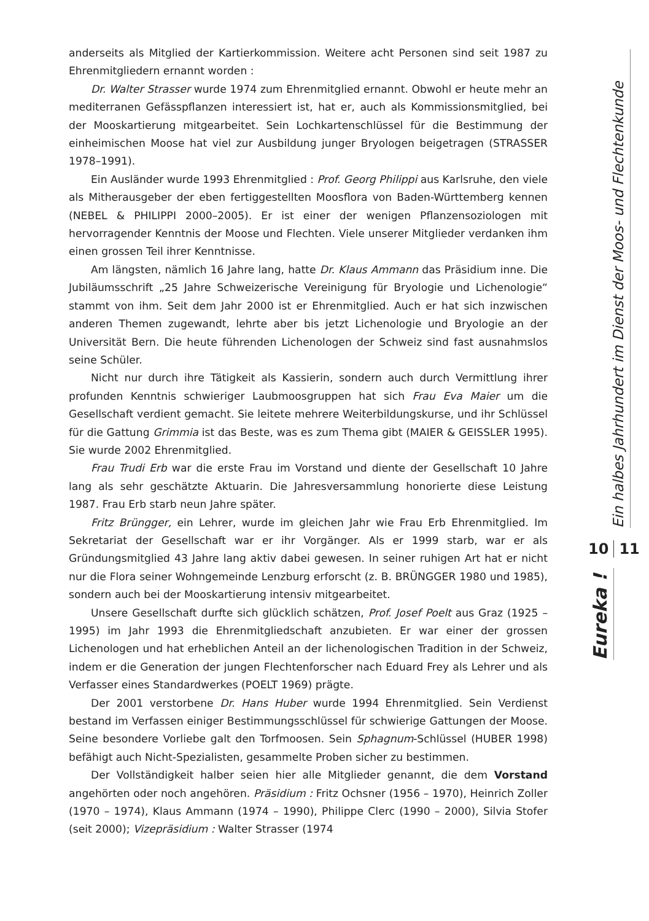anderseits als Mitglied der Kartierkommission. Weitere acht Personen sind seit 1987 zu Ehrenmitgliedern ernannt worden :
Dr. Walter Strasser wurde 1974 zum Ehrenmitglied ernannt. Obwohl er heute mehr an mediterranen Gefässpflanzen interessiert ist, hat er, auch als Kommissionsmitglied, bei der Mooskartierung mitgearbeitet. Sein Lochkarten­schlüssel für die Bestimmung der einheimischen Moose hat viel zur Ausbildung junger Bryologen beigetragen (STRASSER 1978–1991).
Ein Ausländer wurde 1993 Ehrenmitglied : Prof. Georg Philippi aus Karlsru­he, den viele als Mitherausgeber der eben fertiggestellten Moosflora von Baden-Württemberg kennen (NEBEL & PHILIPPI 2000–2005). Er ist einer der wenigen Pflanzensoziologen mit hervorragender Kenntnis der Moose und Flechten. Vie­le unserer Mitglieder verdanken ihm einen grossen Teil ihrer Kenntnisse.
Am längsten, nämlich 16 Jahre lang, hatte Dr. Klaus Ammann das Präsidi­um inne. Die Jubiläumsschrift „25 Jahre Schweizerische Vereinigung für Bryo­logie und Lichenologie“ stammt von ihm. Seit dem Jahr 2000 ist er Ehrenmit­glied. Auch er hat sich inzwischen anderen Themen zugewandt, lehrte aber bis jetzt Lichenologie und Bryologie an der Universität Bern. Die heute führenden Lichenologen der Schweiz sind fast ausnahmslos seine Schüler.
Nicht nur durch ihre Tätigkeit als Kassierin, sondern auch durch Vermitt­lung ihrer profunden Kenntnis schwieriger Laubmoosgruppen hat sich Frau Eva Maier um die Gesellschaft verdient gemacht. Sie leitete mehrere Weiterbil­dungskurse, und ihr Schlüssel für die Gattung Grimmia ist das Beste, was es zum Thema gibt (MAIER & GEISSLER 1995). Sie wurde 2002 Ehrenmitglied.
Frau Trudi Erb war die erste Frau im Vorstand und diente der Gesellschaft 10 Jahre lang als sehr geschätzte Aktuarin. Die Jahresversammlung honorierte diese Leistung 1987. Frau Erb starb neun Jahre später.
Fritz Brüngger, ein Lehrer, wurde im gleichen Jahr wie Frau Erb Ehrenmitglied. Im Sekretariat der Gesellschaft war er ihr Vorgänger. Als er 1999 starb, war er als Gründungsmitglied 43 Jahre lang aktiv dabei gewesen. In seiner ruhigen Art hat er nicht nur die Flora seiner Wohngemeinde Lenzburg erforscht (z. B. BRÜNGGER 1980 und 1985), sondern auch bei der Mooskartierung intensiv mitgearbeitet.
Unsere Gesellschaft durfte sich glücklich schätzen, Prof. Josef Poelt aus Graz (1925 – 1995) im Jahr 1993 die Ehrenmitgliedschaft anzubieten. Er war einer der grossen Lichenologen und hat erheblichen Anteil an der lichenologischen Traditi­on in der Schweiz, indem er die Generation der jungen Flechtenforscher nach Edu­ard Frey als Lehrer und als Verfasser eines Standardwerkes (POELT 1969) prägte.
Der 2001 verstorbene Dr. Hans Huber wurde 1994 Ehrenmitglied. Sein Ver­dienst bestand im Verfassen einiger Bestimmungsschlüssel für schwierige Gat­tungen der Moose. Seine besondere Vorliebe galt den Torfmoosen. Sein Spha­gnum-Schlüssel (HUBER 1998) befähigt auch Nicht-Spezialisten, gesammelte Proben sicher zu bestimmen.
Der Vollständigkeit halber seien hier alle Mitglieder genannt, die dem Vor­stand angehörten oder noch angehören. Präsidium : Fritz Ochsner (1956 – 1970), Heinrich Zoller (1970 – 1974), Klaus Ammann (1974 – 1990), Philippe Clerc (1990 – 2000), Silvia Stofer (seit 2000); Vizepräsidium : Walter Strasser (1974
Ein halbes Jahrhundert im Dienst der Moos- und Flechtenkunde
10 11
Eureka !